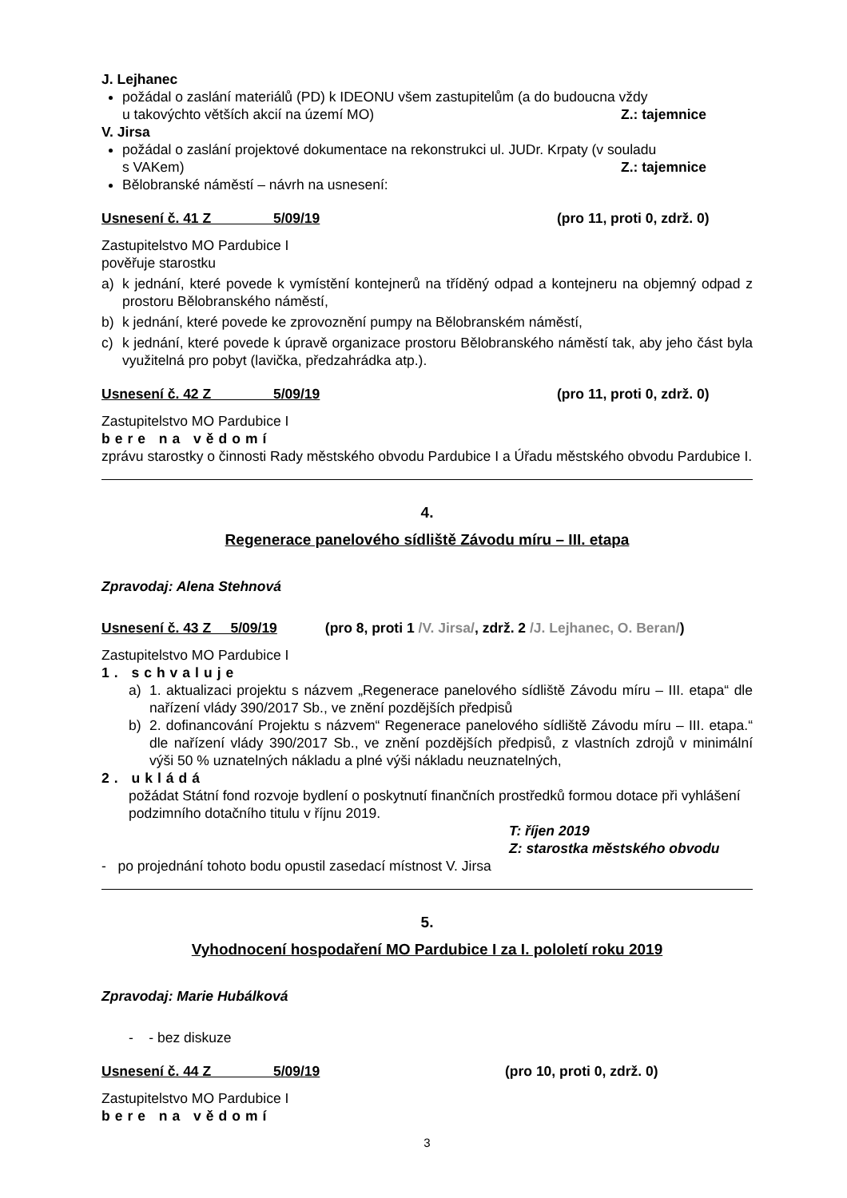J. Lejhanec
požádal o zaslání materiálů (PD) k IDEONU všem zastupitelům (a do budoucna vždy
u takovýchto větších akcií na území MO) Z.: tajemnice
V. Jirsa
požádal o zaslání projektové dokumentace na rekonstrukci ul. JUDr. Krpaty (v souladu
s VAKem) Z.: tajemnice
Bělobranské náměstí – návrh na usnesení:
Usnesení č. 41 Z 5/09/19 (pro 11, proti 0, zdrž. 0)
Zastupitelstvo MO Pardubice I
pověřuje starostku
a) k jednání, které povede k vymístění kontejnerů na tříděný odpad a kontejneru na objemný odpad z prostoru Bělobranského náměstí,
b) k jednání, které povede ke zprovoznění pumpy na Bělobranském náměstí,
c) k jednání, které povede k úpravě organizace prostoru Bělobranského náměstí tak, aby jeho část byla využitelná pro pobyt (lavička, předzahrádka atp.).
Usnesení č. 42 Z 5/09/19 (pro 11, proti 0, zdrž. 0)
Zastupitelstvo MO Pardubice I
bere na vědomí
zprávu starostky o činnosti Rady městského obvodu Pardubice I a Úřadu městského obvodu Pardubice I.
4.
Regenerace panelového sídliště Závodu míru – III. etapa
Zpravodaj: Alena Stehnová
Usnesení č. 43 Z 5/09/19 (pro 8, proti 1 /V. Jirsa/, zdrž. 2 /J. Lejhanec, O. Beran/)
Zastupitelstvo MO Pardubice I
1. schvaluje
a) 1. aktualizaci projektu s názvem „Regenerace panelového sídliště Závodu míru – III. etapa“ dle nařízení vlády 390/2017 Sb., ve znění pozdějších předpisů
b) 2. dofinancování Projektu s názvem“ Regenerace panelového sídliště Závodu míru – III. etapa.“ dle nařízení vlády 390/2017 Sb., ve znění pozdějších předpisů, z vlastních zdrojů v minimální výši 50 % uznatelných nákladu a plné výši nákladu neuznatelných,
2. ukládá
požádat Státní fond rozvoje bydlení o poskytnutí finančních prostředků formou dotace při vyhlášení podzimního dotačního titulu v říjnu 2019.
T: říjen 2019
Z: starostka městského obvodu
- po projednání tohoto bodu opustil zasedací místnost V. Jirsa
5.
Vyhodnocení hospodaření MO Pardubice I za I. pololetí roku 2019
Zpravodaj: Marie Hubálková
- - bez diskuze
Usnesení č. 44 Z 5/09/19 (pro 10, proti 0, zdrž. 0)
Zastupitelstvo MO Pardubice I
bere na vědomí
3